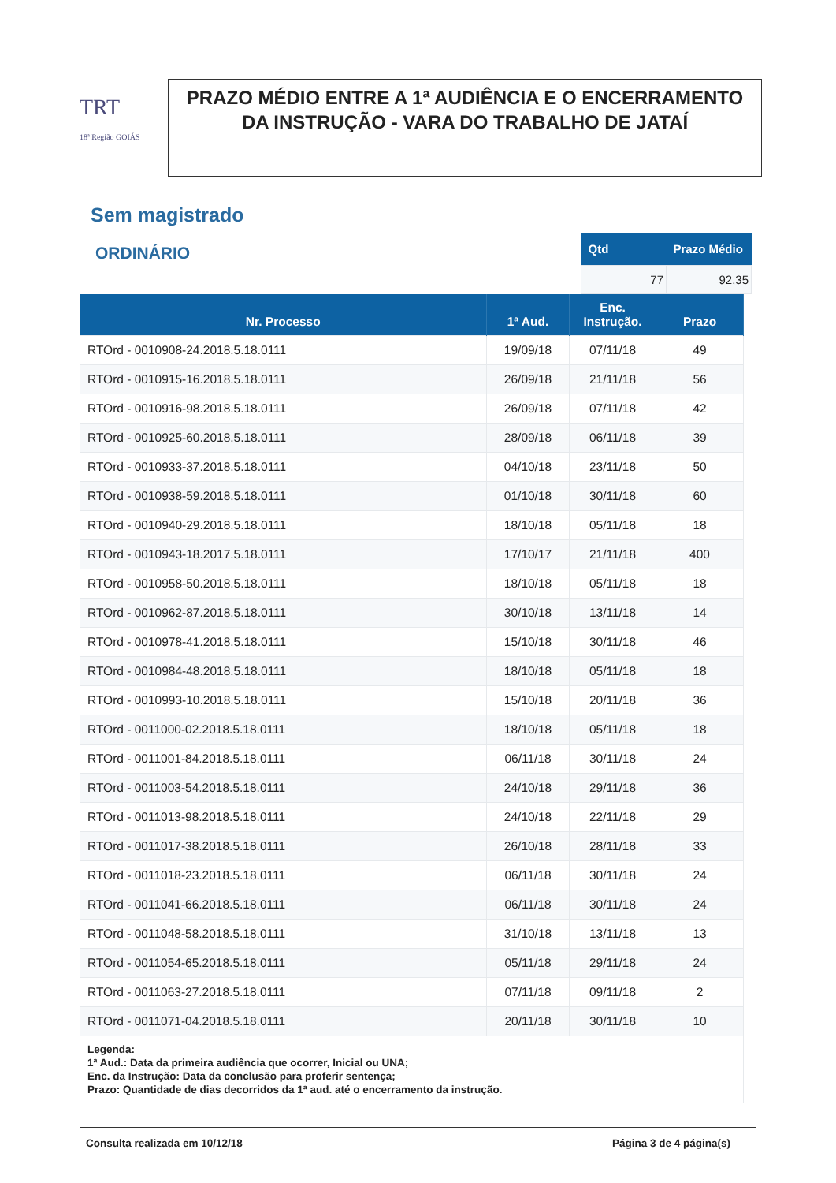TRT
18ª Região GOIÁS
PRAZO MÉDIO ENTRE A 1ª AUDIÊNCIA E O ENCERRAMENTO DA INSTRUÇÃO - VARA DO TRABALHO DE JATAÍ
Sem magistrado
ORDINÁRIO
| Qtd | Prazo Médio |
| --- | --- |
| 77 | 92,35 |
| Nr. Processo | 1ª Aud. | Enc. Instrução. | Prazo |
| --- | --- | --- | --- |
| RTOrd - 0010908-24.2018.5.18.0111 | 19/09/18 | 07/11/18 | 49 |
| RTOrd - 0010915-16.2018.5.18.0111 | 26/09/18 | 21/11/18 | 56 |
| RTOrd - 0010916-98.2018.5.18.0111 | 26/09/18 | 07/11/18 | 42 |
| RTOrd - 0010925-60.2018.5.18.0111 | 28/09/18 | 06/11/18 | 39 |
| RTOrd - 0010933-37.2018.5.18.0111 | 04/10/18 | 23/11/18 | 50 |
| RTOrd - 0010938-59.2018.5.18.0111 | 01/10/18 | 30/11/18 | 60 |
| RTOrd - 0010940-29.2018.5.18.0111 | 18/10/18 | 05/11/18 | 18 |
| RTOrd - 0010943-18.2017.5.18.0111 | 17/10/17 | 21/11/18 | 400 |
| RTOrd - 0010958-50.2018.5.18.0111 | 18/10/18 | 05/11/18 | 18 |
| RTOrd - 0010962-87.2018.5.18.0111 | 30/10/18 | 13/11/18 | 14 |
| RTOrd - 0010978-41.2018.5.18.0111 | 15/10/18 | 30/11/18 | 46 |
| RTOrd - 0010984-48.2018.5.18.0111 | 18/10/18 | 05/11/18 | 18 |
| RTOrd - 0010993-10.2018.5.18.0111 | 15/10/18 | 20/11/18 | 36 |
| RTOrd - 0011000-02.2018.5.18.0111 | 18/10/18 | 05/11/18 | 18 |
| RTOrd - 0011001-84.2018.5.18.0111 | 06/11/18 | 30/11/18 | 24 |
| RTOrd - 0011003-54.2018.5.18.0111 | 24/10/18 | 29/11/18 | 36 |
| RTOrd - 0011013-98.2018.5.18.0111 | 24/10/18 | 22/11/18 | 29 |
| RTOrd - 0011017-38.2018.5.18.0111 | 26/10/18 | 28/11/18 | 33 |
| RTOrd - 0011018-23.2018.5.18.0111 | 06/11/18 | 30/11/18 | 24 |
| RTOrd - 0011041-66.2018.5.18.0111 | 06/11/18 | 30/11/18 | 24 |
| RTOrd - 0011048-58.2018.5.18.0111 | 31/10/18 | 13/11/18 | 13 |
| RTOrd - 0011054-65.2018.5.18.0111 | 05/11/18 | 29/11/18 | 24 |
| RTOrd - 0011063-27.2018.5.18.0111 | 07/11/18 | 09/11/18 | 2 |
| RTOrd - 0011071-04.2018.5.18.0111 | 20/11/18 | 30/11/18 | 10 |
Legenda:
1ª Aud.: Data da primeira audiência que ocorrer, Inicial ou UNA;
Enc. da Instrução: Data da conclusão para proferir sentença;
Prazo: Quantidade de dias decorridos da 1ª aud. até o encerramento da instrução.
Consulta realizada em 10/12/18 Página 3 de 4 página(s)